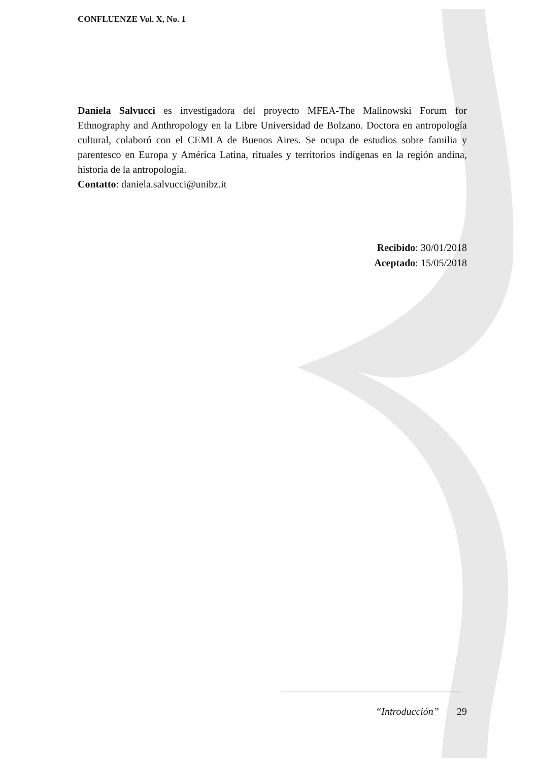CONFLUENZE Vol. X, No. 1
Daniela Salvucci es investigadora del proyecto MFEA-The Malinowski Forum for Ethnography and Anthropology en la Libre Universidad de Bolzano. Doctora en antropología cultural, colaboró con el CEMLA de Buenos Aires. Se ocupa de estudios sobre familia y parentesco en Europa y América Latina, rituales y territorios indígenas en la región andina, historia de la antropología.
Contatto: daniela.salvucci@unibz.it
Recibido: 30/01/2018
Aceptado: 15/05/2018
“Introducción” 29